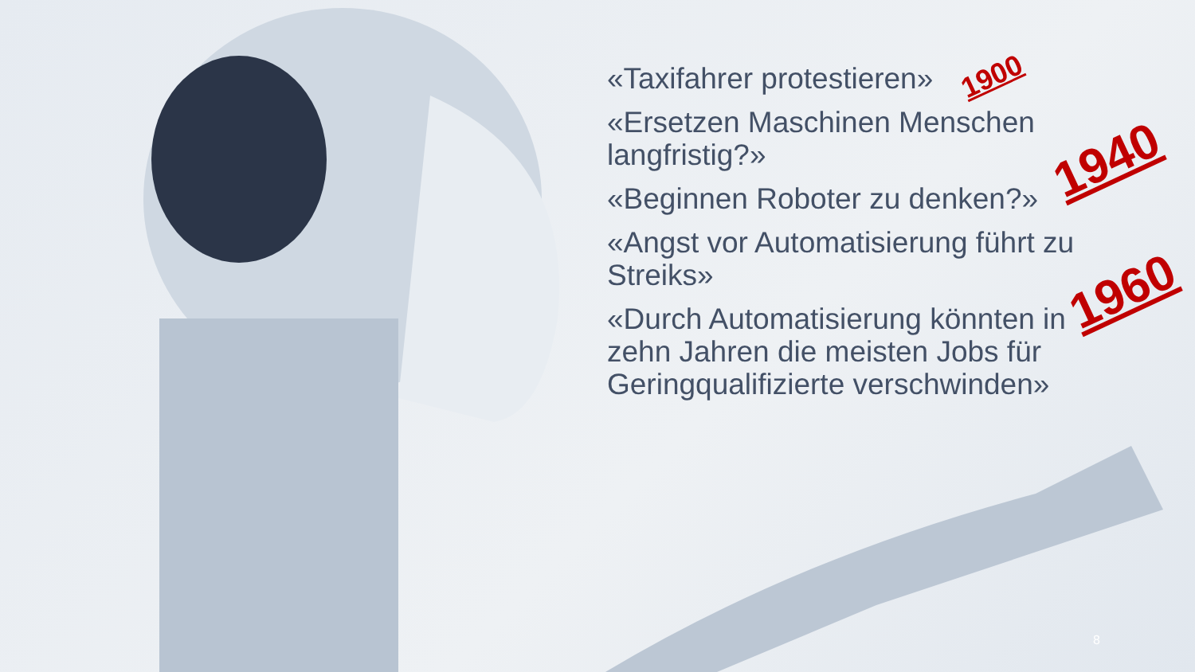«Taxifahrer protestieren»
«Ersetzen Maschinen Menschen langfristig?»
«Beginnen Roboter zu denken?»
«Angst vor Automatisierung führt zu Streiks»
«Durch Automatisierung könnten in zehn Jahren die meisten Jobs für Geringqualifizierte verschwinden»
1900
1940
1960
8